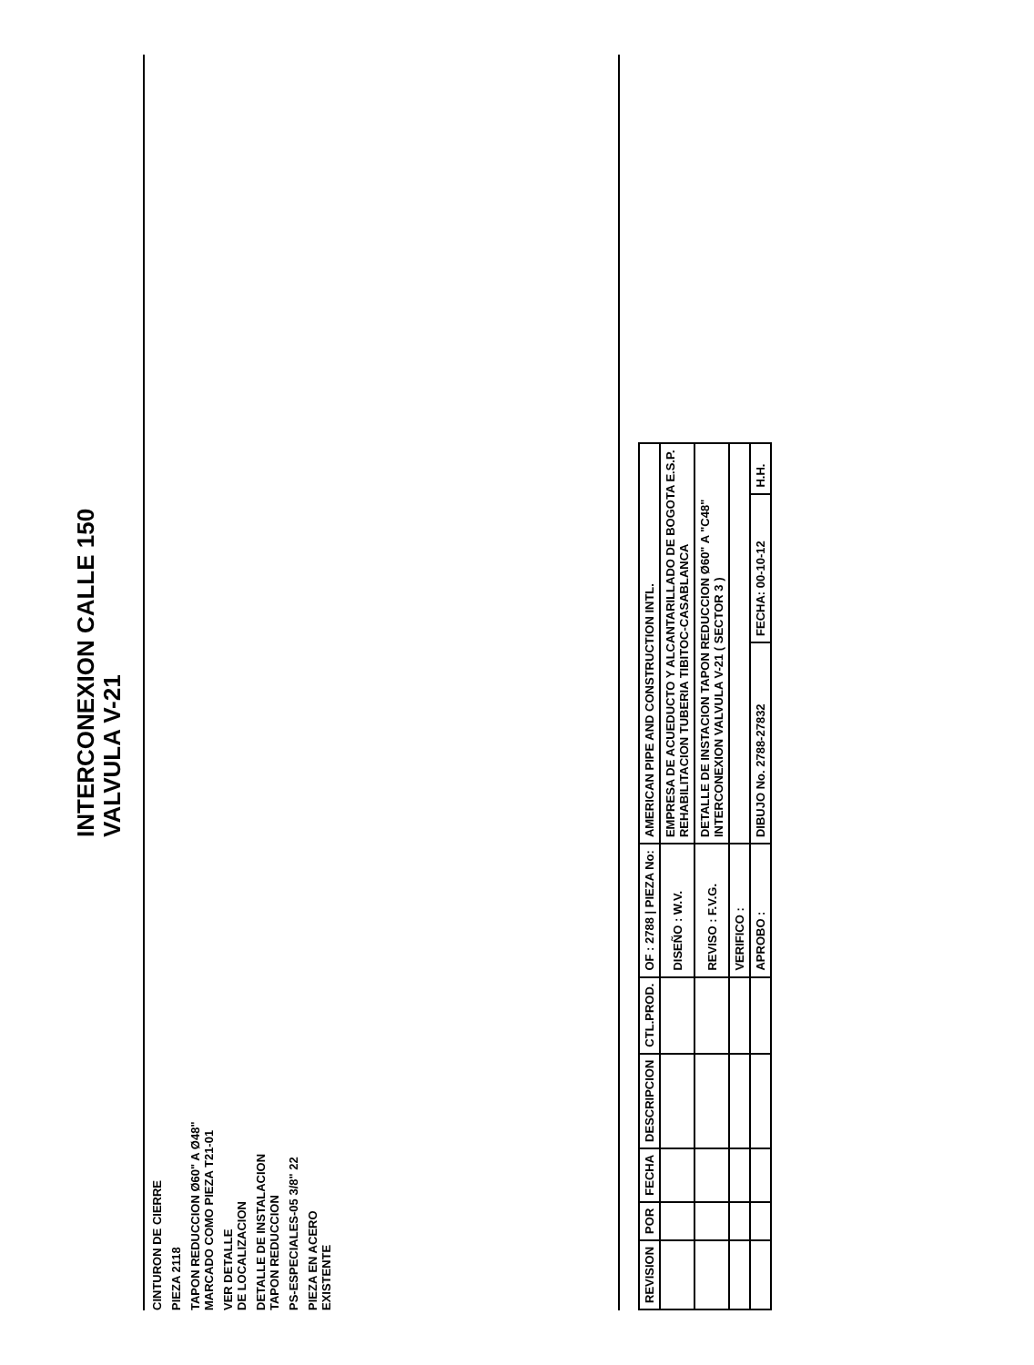INTERCONEXION CALLE 150
VALVULA V-21
CINTURON DE CIERRE
PIEZA 2118
TAPON REDUCCION Ø60" A Ø48"
MARCADO COMO PIEZA T21-01
VER DETALLE
DE LOCALIZACION
DETALLE DE INSTALACION
TAPON REDUCCION
PS-ESPECIALES-05 3/8" 22
PIEZA EN ACERO
EXISTENTE
| REVISION | POR | FECHA | DESCRIPCION | CTL.PROD. | OF : 2788 / PIEZA No: | AMERICAN PIPE AND CONSTRUCTION INTL. | | |
| | | | | | DISEÑO : W.V. | EMPRESA DE ACUEDUCTO Y ALCANTARILLADO DE BOGOTA E.S.P. REHABILITACION TUBERIA TIBITOC-CASABLANCA | | |
| | | | | | REVISO : F.V.G. | DETALLE DE INSTACION TAPON REDUCCION Ø60" A "C48" INTERCONEXION VALVULA V-21 ( SECTOR 3 ) | | |
| | | | | | VERIFICO : | | | |
| | | | | | APROBO : | DIBUJO No. 2788-27832 | FECHA: 00-10-12 | H.H. |